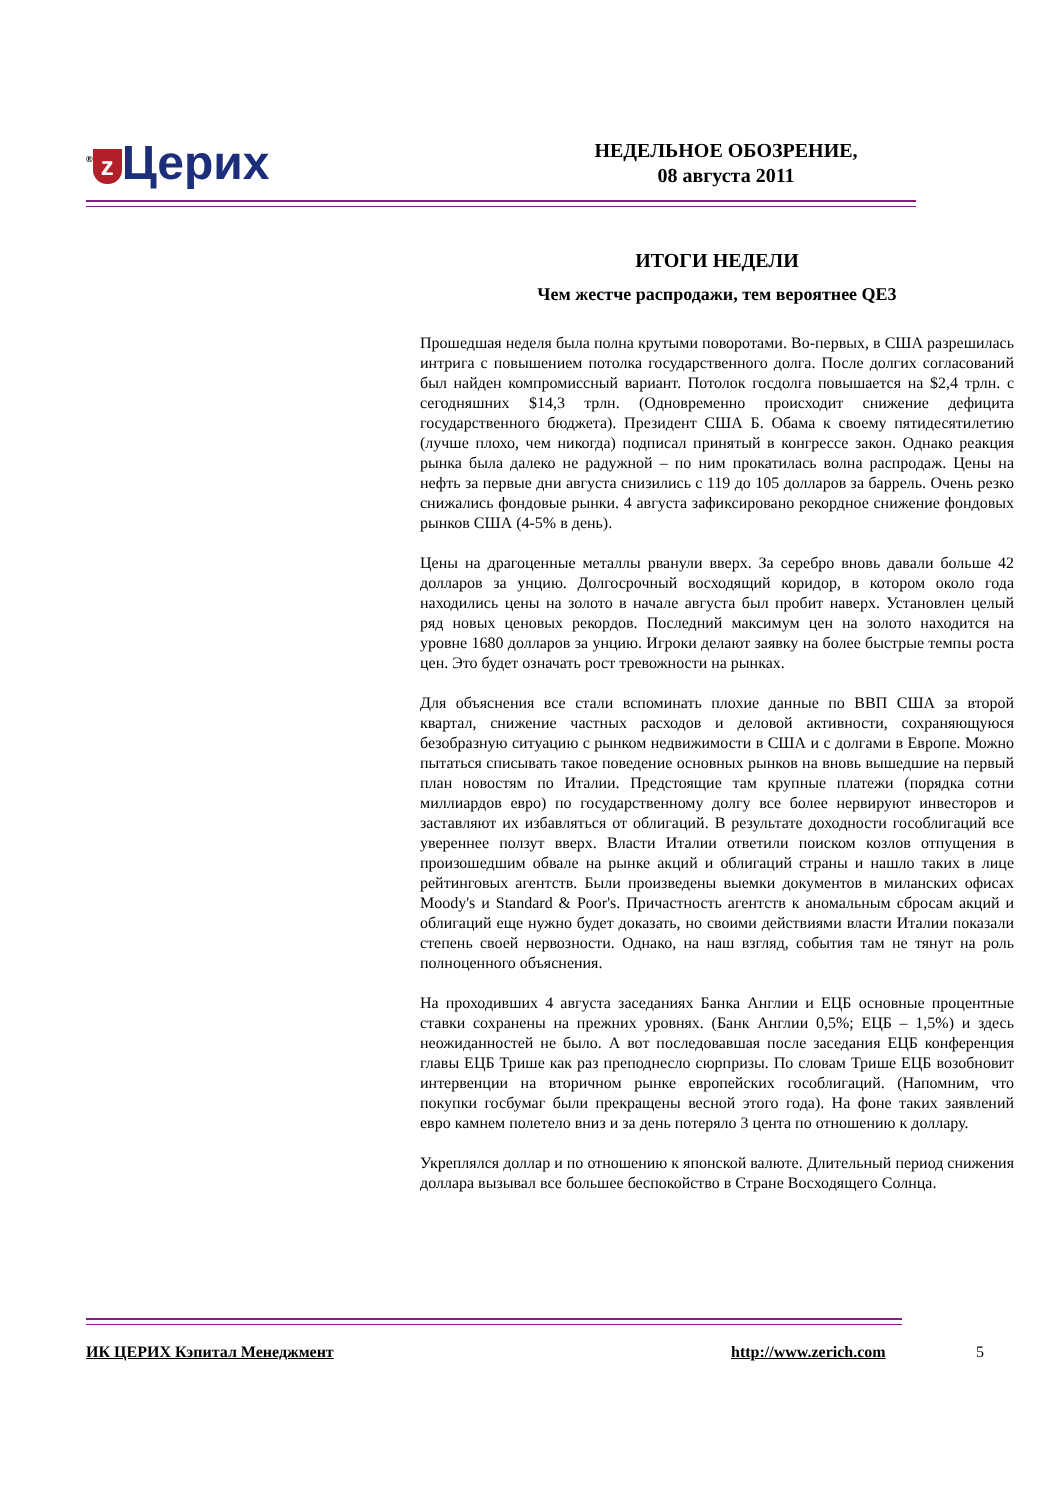<sup>®</sup> z Церих
НЕДЕЛЬНОЕ ОБОЗРЕНИЕ,
08 августа 2011
ИТОГИ НЕДЕЛИ
Чем жестче распродажи, тем вероятнее QE3
Прошедшая неделя была полна крутыми поворотами. Во-первых, в США разрешилась интрига с повышением потолка государственного долга. После долгих согласований был найден компромиссный вариант. Потолок госдолга повышается на $2,4 трлн. с сегодняшних $14,3 трлн. (Одновременно происходит снижение дефицита государственного бюджета). Президент США Б. Обама к своему пятидесятилетию (лучше плохо, чем никогда) подписал принятый в конгрессе закон. Однако реакция рынка была далеко не радужной – по ним прокатилась волна распродаж. Цены на нефть за первые дни августа снизились с 119 до 105 долларов за баррель. Очень резко снижались фондовые рынки. 4 августа зафиксировано рекордное снижение фондовых рынков США (4-5% в день).
Цены на драгоценные металлы рванули вверх. За серебро вновь давали больше 42 долларов за унцию. Долгосрочный восходящий коридор, в котором около года находились цены на золото в начале августа был пробит наверх. Установлен целый ряд новых ценовых рекордов. Последний максимум цен на золото находится на уровне 1680 долларов за унцию. Игроки делают заявку на более быстрые темпы роста цен. Это будет означать рост тревожности на рынках.
Для объяснения все стали вспоминать плохие данные по ВВП США за второй квартал, снижение частных расходов и деловой активности, сохраняющуюся безобразную ситуацию с рынком недвижимости в США и с долгами в Европе. Можно пытаться списывать такое поведение основных рынков на вновь вышедшие на первый план новостям по Италии. Предстоящие там крупные платежи (порядка сотни миллиардов евро) по государственному долгу все более нервируют инвесторов и заставляют их избавляться от облигаций. В результате доходности гособлигаций все увереннее ползут вверх. Власти Италии ответили поиском козлов отпущения в произошедшим обвале на рынке акций и облигаций страны и нашло таких в лице рейтинговых агентств. Были произведены выемки документов в миланских офисах Moody's и Standard & Poor's. Причастность агентств к аномальным сбросам акций и облигаций еще нужно будет доказать, но своими действиями власти Италии показали степень своей нервозности. Однако, на наш взгляд, события там не тянут на роль полноценного объяснения.
На проходивших 4 августа заседаниях Банка Англии и ЕЦБ основные процентные ставки сохранены на прежних уровнях. (Банк Англии 0,5%; ЕЦБ – 1,5%) и здесь неожиданностей не было. А вот последовавшая после заседания ЕЦБ конференция главы ЕЦБ Трише как раз преподнесло сюрпризы. По словам Трише ЕЦБ возобновит интервенции на вторичном рынке европейских гособлигаций. (Напомним, что покупки госбумаг были прекращены весной этого года). На фоне таких заявлений евро камнем полетело вниз и за день потеряло 3 цента по отношению к доллару.
Укреплялся доллар и по отношению к японской валюте. Длительный период снижения доллара вызывал все большее беспокойство в Стране Восходящего Солнца.
ИК ЦЕРИХ Кэпитал Менеджмент http://www.zerich.com 5